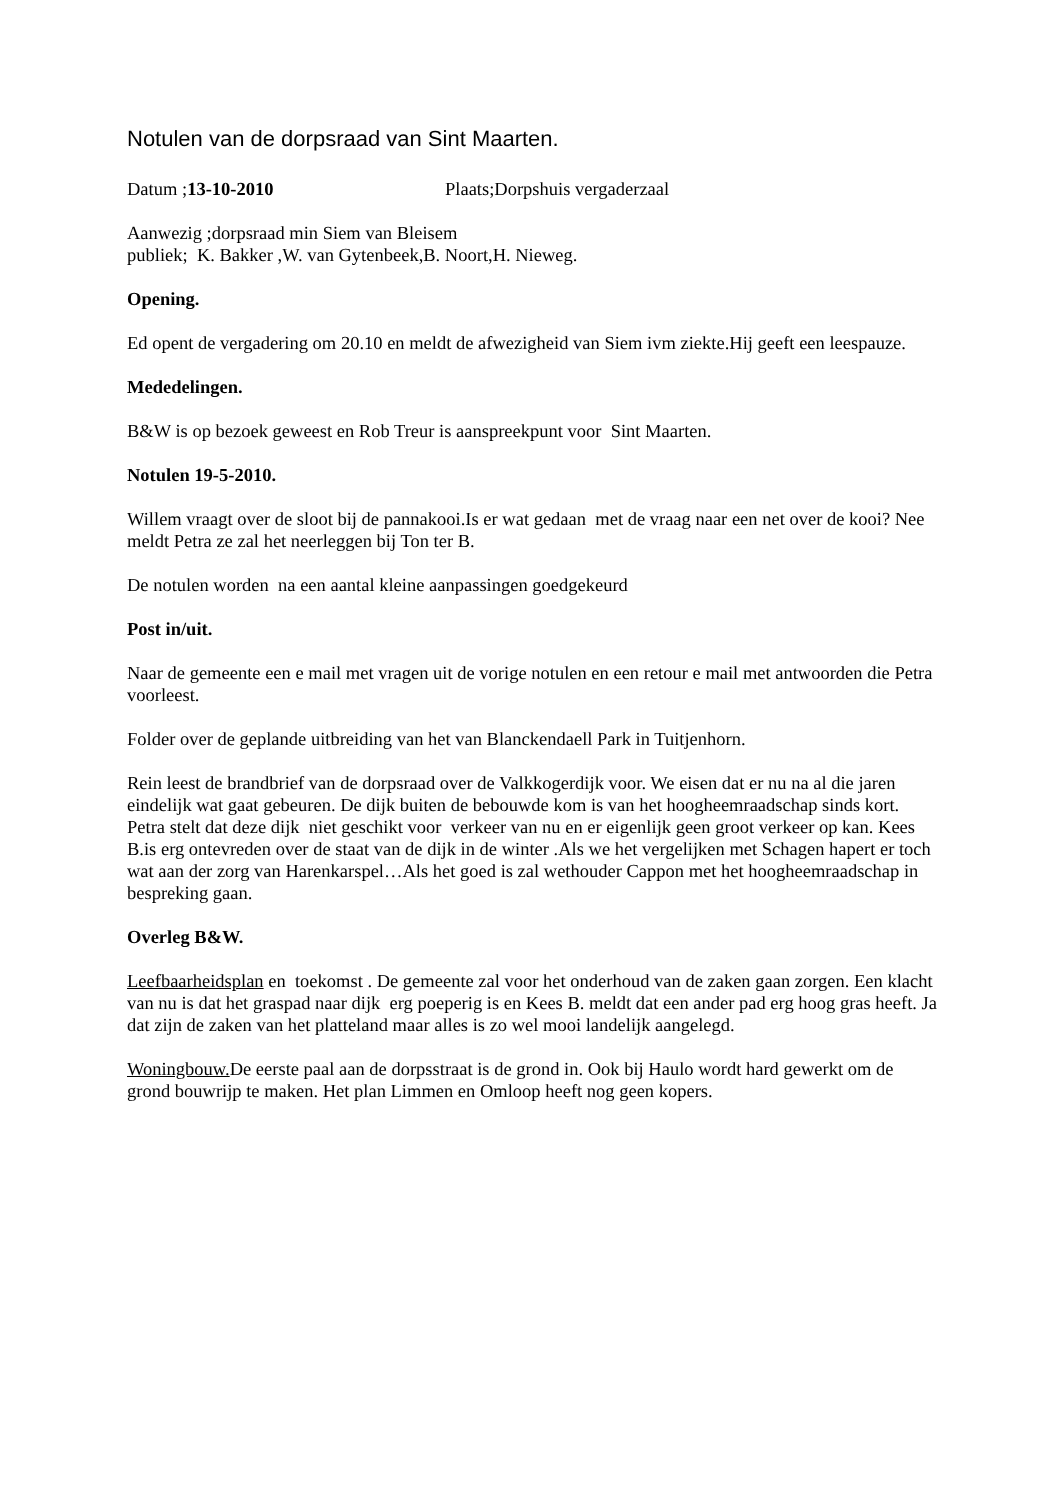Notulen van de dorpsraad van Sint Maarten.
Datum ;13-10-2010 Plaats;Dorpshuis vergaderzaal
Aanwezig ;dorpsraad min Siem van Bleisem
publiek; K. Bakker ,W. van Gytenbeek,B. Noort,H. Nieweg.
Opening.
Ed opent de vergadering om 20.10 en meldt de afwezigheid van Siem ivm ziekte.Hij geeft een leespauze.
Mededelingen.
B&W is op bezoek geweest en Rob Treur is aanspreekpunt voor Sint Maarten.
Notulen 19-5-2010.
Willem vraagt over de sloot bij de pannakooi.Is er wat gedaan met de vraag naar een net over de kooi? Nee meldt Petra ze zal het neerleggen bij Ton ter B.
De notulen worden na een aantal kleine aanpassingen goedgekeurd
Post in/uit.
Naar de gemeente een e mail met vragen uit de vorige notulen en een retour e mail met antwoorden die Petra voorleest.
Folder over de geplande uitbreiding van het van Blanckendaell Park in Tuitjenhorn.
Rein leest de brandbrief van de dorpsraad over de Valkkogerdijk voor. We eisen dat er nu na al die jaren eindelijk wat gaat gebeuren. De dijk buiten de bebouwde kom is van het hoogheemraadschap sinds kort. Petra stelt dat deze dijk niet geschikt voor verkeer van nu en er eigenlijk geen groot verkeer op kan. Kees B.is erg ontevreden over de staat van de dijk in de winter .Als we het vergelijken met Schagen hapert er toch wat aan der zorg van Harenkarspel…Als het goed is zal wethouder Cappon met het hoogheemraadschap in bespreking gaan.
Overleg B&W.
Leefbaarheidsplan en toekomst . De gemeente zal voor het onderhoud van de zaken gaan zorgen. Een klacht van nu is dat het graspad naar dijk erg poeperig is en Kees B. meldt dat een ander pad erg hoog gras heeft. Ja dat zijn de zaken van het platteland maar alles is zo wel mooi landelijk aangelegd.
Woningbouw. De eerste paal aan de dorpsstraat is de grond in. Ook bij Haulo wordt hard gewerkt om de grond bouwrijp te maken. Het plan Limmen en Omloop heeft nog geen kopers.